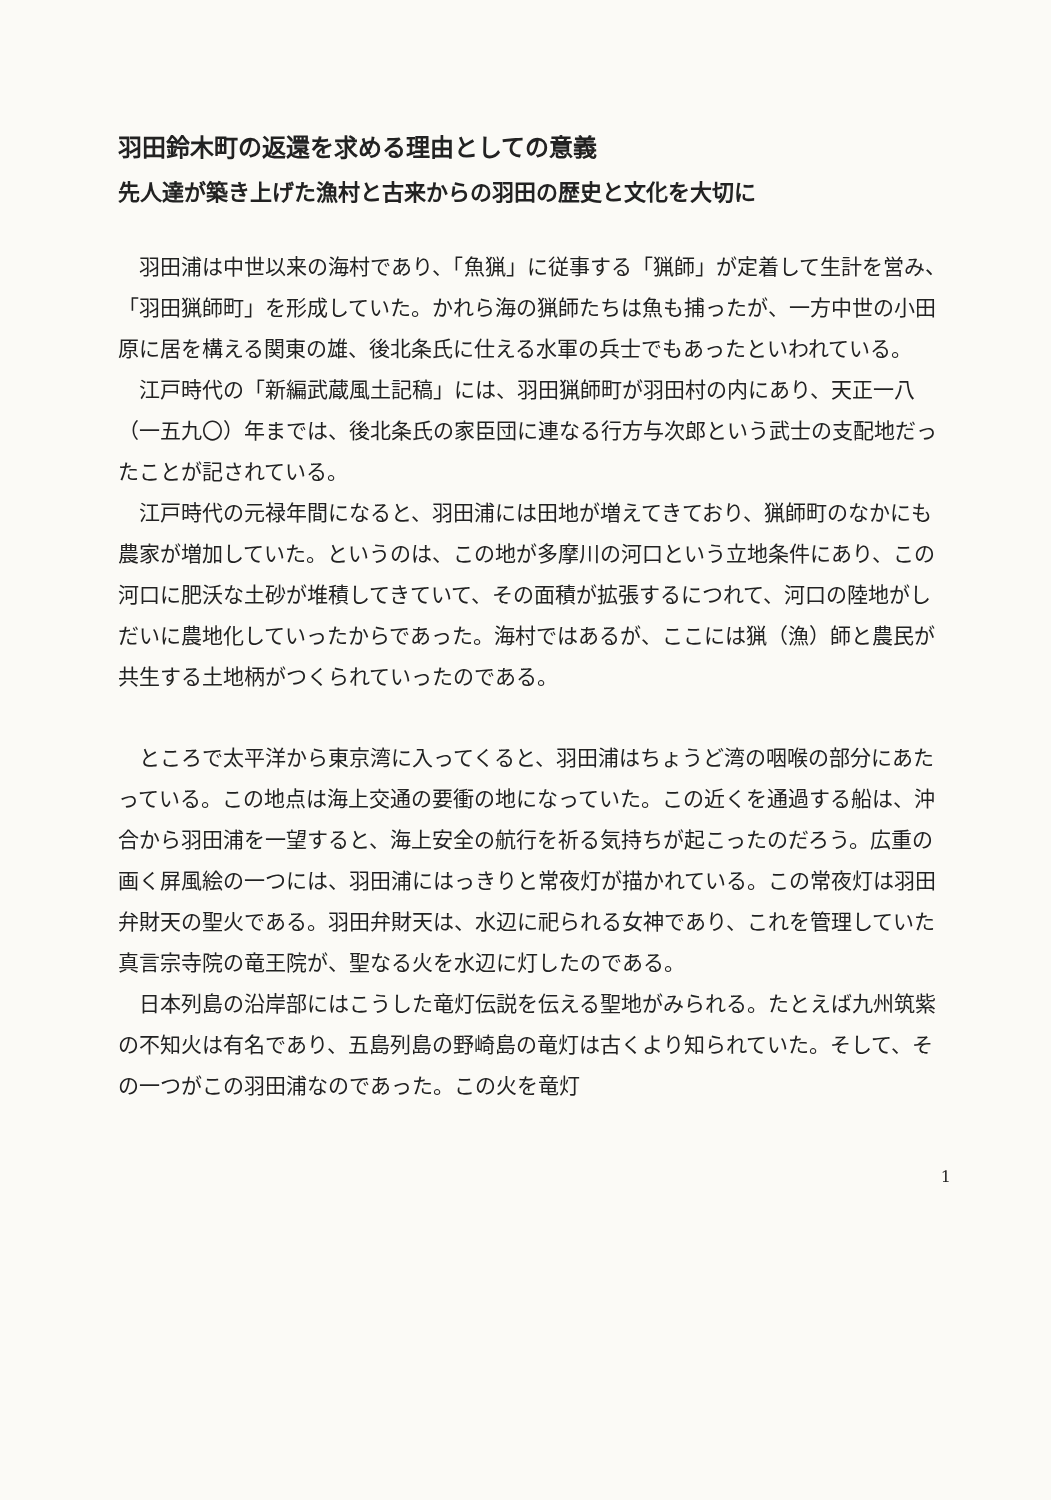羽田鈴木町の返還を求める理由としての意義
先人達が築き上げた漁村と古来からの羽田の歴史と文化を大切に
羽田浦は中世以来の海村であり、「魚猟」に従事する「猟師」が定着して生計を営み、「羽田猟師町」を形成していた。かれら海の猟師たちは魚も捕ったが、一方中世の小田原に居を構える関東の雄、後北条氏に仕える水軍の兵士でもあったといわれている。
江戸時代の「新編武蔵風土記稿」には、羽田猟師町が羽田村の内にあり、天正一八（一五九〇）年までは、後北条氏の家臣団に連なる行方与次郎という武士の支配地だったことが記されている。
江戸時代の元禄年間になると、羽田浦には田地が増えてきており、猟師町のなかにも農家が増加していた。というのは、この地が多摩川の河口という立地条件にあり、この河口に肥沃な土砂が堆積してきていて、その面積が拡張するにつれて、河口の陸地がしだいに農地化していったからであった。海村ではあるが、ここには猟（漁）師と農民が共生する土地柄がつくられていったのである。
ところで太平洋から東京湾に入ってくると、羽田浦はちょうど湾の咽喉の部分にあたっている。この地点は海上交通の要衝の地になっていた。この近くを通過する船は、沖合から羽田浦を一望すると、海上安全の航行を祈る気持ちが起こったのだろう。広重の画く屏風絵の一つには、羽田浦にはっきりと常夜灯が描かれている。この常夜灯は羽田弁財天の聖火である。羽田弁財天は、水辺に祀られる女神であり、これを管理していた真言宗寺院の竜王院が、聖なる火を水辺に灯したのである。
日本列島の沿岸部にはこうした竜灯伝説を伝える聖地がみられる。たとえば九州筑紫の不知火は有名であり、五島列島の野崎島の竜灯は古くより知られていた。そして、その一つがこの羽田浦なのであった。この火を竜灯
1